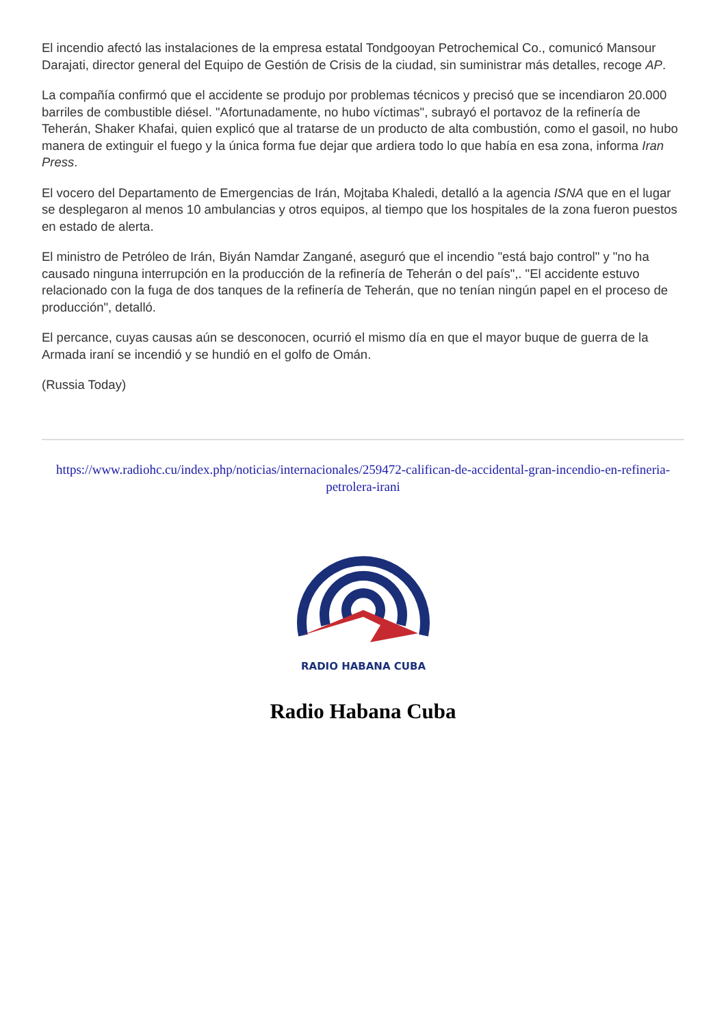El incendio afectó las instalaciones de la empresa estatal Tondgooyan Petrochemical Co., comunicó Mansour Darajati, director general del Equipo de Gestión de Crisis de la ciudad, sin suministrar más detalles, recoge AP.
La compañía confirmó que el accidente se produjo por problemas técnicos y precisó que se incendiaron 20.000 barriles de combustible diésel. "Afortunadamente, no hubo víctimas", subrayó el portavoz de la refinería de Teherán, Shaker Khafai, quien explicó que al tratarse de un producto de alta combustión, como el gasoil, no hubo manera de extinguir el fuego y la única forma fue dejar que ardiera todo lo que había en esa zona, informa Iran Press.
El vocero del Departamento de Emergencias de Irán, Mojtaba Khaledi, detalló a la agencia ISNA que en el lugar se desplegaron al menos 10 ambulancias y otros equipos, al tiempo que los hospitales de la zona fueron puestos en estado de alerta.
El ministro de Petróleo de Irán, Biyán Namdar Zangané, aseguró que el incendio "está bajo control" y "no ha causado ninguna interrupción en la producción de la refinería de Teherán o del país",. "El accidente estuvo relacionado con la fuga de dos tanques de la refinería de Teherán, que no tenían ningún papel en el proceso de producción", detalló.
El percance, cuyas causas aún se desconocen, ocurrió el mismo día en que el mayor buque de guerra de la Armada iraní se incendió y se hundió en el golfo de Omán.
(Russia Today)
https://www.radiohc.cu/index.php/noticias/internacionales/259472-califican-de-accidental-gran-incendio-en-refineria-petrolera-irani
RADIO HABANA CUBA
Radio Habana Cuba